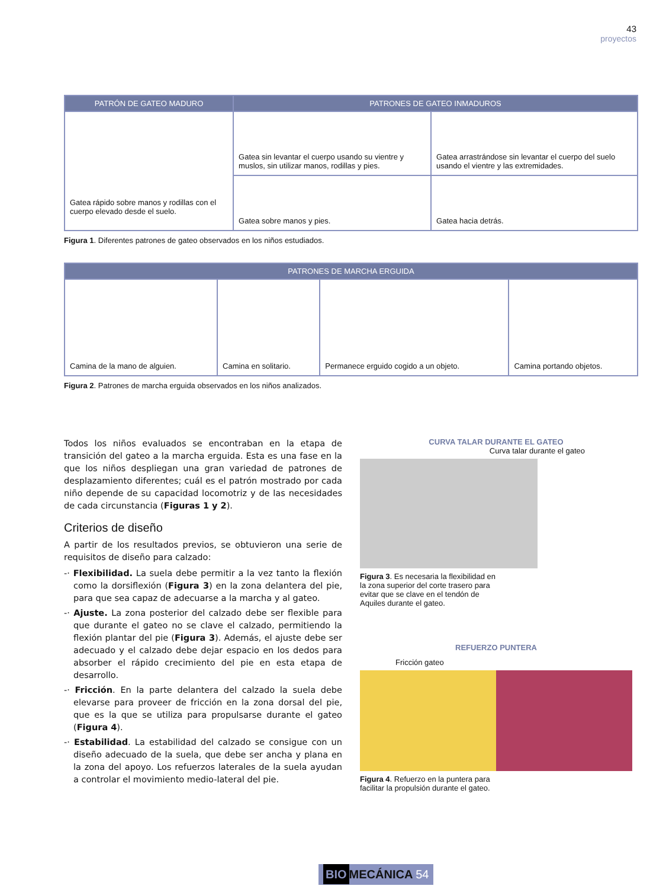43
proyectos
| PATRÓN DE GATEO MADURO | PATRONES DE GATEO INMADUROS | |
| --- | --- | --- |
| Gatea rápido sobre manos y rodillas con el cuerpo elevado desde el suelo. | Gatea sin levantar el cuerpo usando su vientre y muslos, sin utilizar manos, rodillas y pies. | Gatea arrastrándose sin levantar el cuerpo del suelo usando el vientre y las extremidades. |
| | Gatea sobre manos y pies. | Gatea hacia detrás. |
Figura 1. Diferentes patrones de gateo observados en los niños estudiados.
| PATRONES DE MARCHA ERGUIDA | | | |
| --- | --- | --- | --- |
| Camina de la mano de alguien. | Camina en solitario. | Permanece erguido cogido a un objeto. | Camina portando objetos. |
Figura 2. Patrones de marcha erguida observados en los niños analizados.
Todos los niños evaluados se encontraban en la etapa de transición del gateo a la marcha erguida. Esta es una fase en la que los niños despliegan una gran variedad de patrones de desplazamiento diferentes; cuál es el patrón mostrado por cada niño depende de su capacidad locomotriz y de las necesidades de cada circunstancia (Figuras 1 y 2).
Criterios de diseño
A partir de los resultados previos, se obtuvieron una serie de requisitos de diseño para calzado:
-· Flexibilidad. La suela debe permitir a la vez tanto la flexión como la dorsiflexión (Figura 3) en la zona delantera del pie, para que sea capaz de adecuarse a la marcha y al gateo.
-· Ajuste. La zona posterior del calzado debe ser flexible para que durante el gateo no se clave el calzado, permitiendo la flexión plantar del pie (Figura 3). Además, el ajuste debe ser adecuado y el calzado debe dejar espacio en los dedos para absorber el rápido crecimiento del pie en esta etapa de desarrollo.
-· Fricción. En la parte delantera del calzado la suela debe elevarse para proveer de fricción en la zona dorsal del pie, que es la que se utiliza para propulsarse durante el gateo (Figura 4).
-· Estabilidad. La estabilidad del calzado se consigue con un diseño adecuado de la suela, que debe ser ancha y plana en la zona del apoyo. Los refuerzos laterales de la suela ayudan a controlar el movimiento medio-lateral del pie.
CURVA TALAR DURANTE EL GATEO
Curva talar durante el gateo
Figura 3. Es necesaria la flexibilidad en la zona superior del corte trasero para evitar que se clave en el tendón de Aquiles durante el gateo.
REFUERZO PUNTERA
Fricción gateo
Figura 4. Refuerzo en la puntera para facilitar la propulsión durante el gateo.
BIO MECÁNICA 54